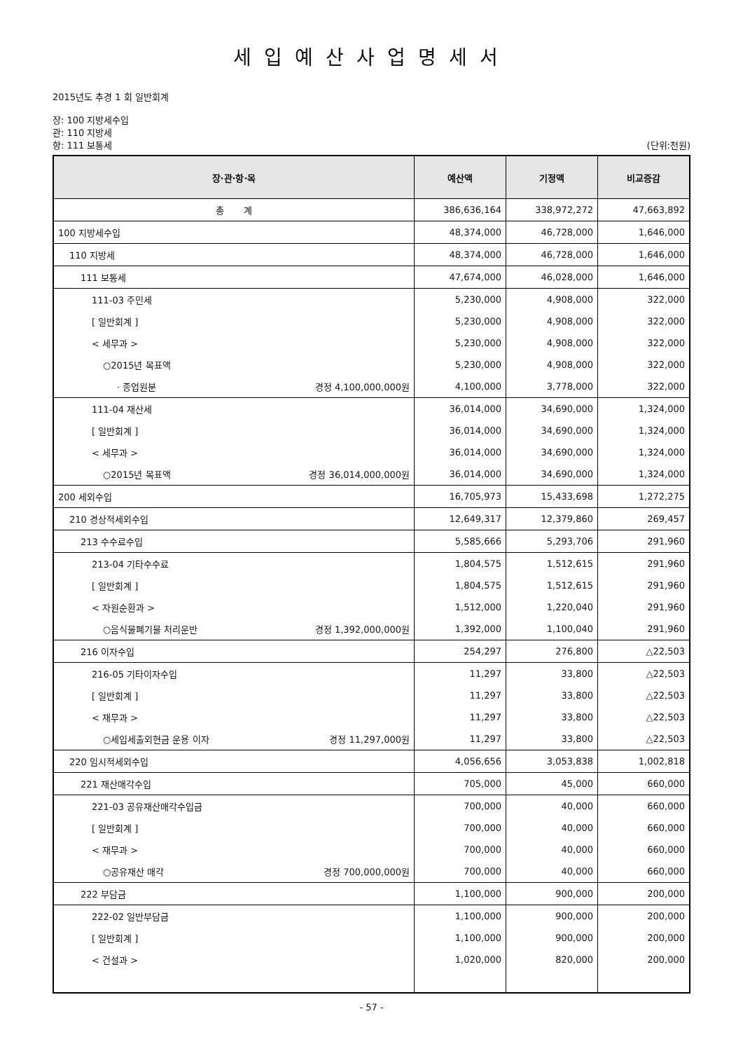세입예산사업명세서
2015년도 추경 1 회 일반회계
장: 100 지방세수입
관: 110 지방세
항: 111 보통세 (단위:천원)
| 장·관·항·목 | 예산액 | 기정액 | 비교증감 |
| --- | --- | --- | --- |
| 총 계 | 386,636,164 | 338,972,272 | 47,663,892 |
| 100 지방세수입 | 48,374,000 | 46,728,000 | 1,646,000 |
| 110 지방세 | 48,374,000 | 46,728,000 | 1,646,000 |
| 111 보통세 | 47,674,000 | 46,028,000 | 1,646,000 |
| 111-03 주민세 | 5,230,000 | 4,908,000 | 322,000 |
| [ 일반회계 ] | 5,230,000 | 4,908,000 | 322,000 |
| < 세무과 > | 5,230,000 | 4,908,000 | 322,000 |
| ○2015년 목표액 | 5,230,000 | 4,908,000 | 322,000 |
| · 종업원분 경정 4,100,000,000원 | 4,100,000 | 3,778,000 | 322,000 |
| 111-04 재산세 | 36,014,000 | 34,690,000 | 1,324,000 |
| [ 일반회계 ] | 36,014,000 | 34,690,000 | 1,324,000 |
| < 세무과 > | 36,014,000 | 34,690,000 | 1,324,000 |
| ○2015년 목표액 경정 36,014,000,000원 | 36,014,000 | 34,690,000 | 1,324,000 |
| 200 세외수입 | 16,705,973 | 15,433,698 | 1,272,275 |
| 210 경상적세외수입 | 12,649,317 | 12,379,860 | 269,457 |
| 213 수수료수입 | 5,585,666 | 5,293,706 | 291,960 |
| 213-04 기타수수료 | 1,804,575 | 1,512,615 | 291,960 |
| [ 일반회계 ] | 1,804,575 | 1,512,615 | 291,960 |
| < 자원순환과 > | 1,512,000 | 1,220,040 | 291,960 |
| ○음식물폐기물 처리운반 경정 1,392,000,000원 | 1,392,000 | 1,100,040 | 291,960 |
| 216 이자수입 | 254,297 | 276,800 | △22,503 |
| 216-05 기타이자수입 | 11,297 | 33,800 | △22,503 |
| [ 일반회계 ] | 11,297 | 33,800 | △22,503 |
| < 재무과 > | 11,297 | 33,800 | △22,503 |
| ○세입세출외현금 운용 이자 경정 11,297,000원 | 11,297 | 33,800 | △22,503 |
| 220 임시적세외수입 | 4,056,656 | 3,053,838 | 1,002,818 |
| 221 재산매각수입 | 705,000 | 45,000 | 660,000 |
| 221-03 공유재산매각수입금 | 700,000 | 40,000 | 660,000 |
| [ 일반회계 ] | 700,000 | 40,000 | 660,000 |
| < 재무과 > | 700,000 | 40,000 | 660,000 |
| ○공유재산 매각 경정 700,000,000원 | 700,000 | 40,000 | 660,000 |
| 222 부담금 | 1,100,000 | 900,000 | 200,000 |
| 222-02 일반부담금 | 1,100,000 | 900,000 | 200,000 |
| [ 일반회계 ] | 1,100,000 | 900,000 | 200,000 |
| < 건설과 > | 1,020,000 | 820,000 | 200,000 |
- 57 -